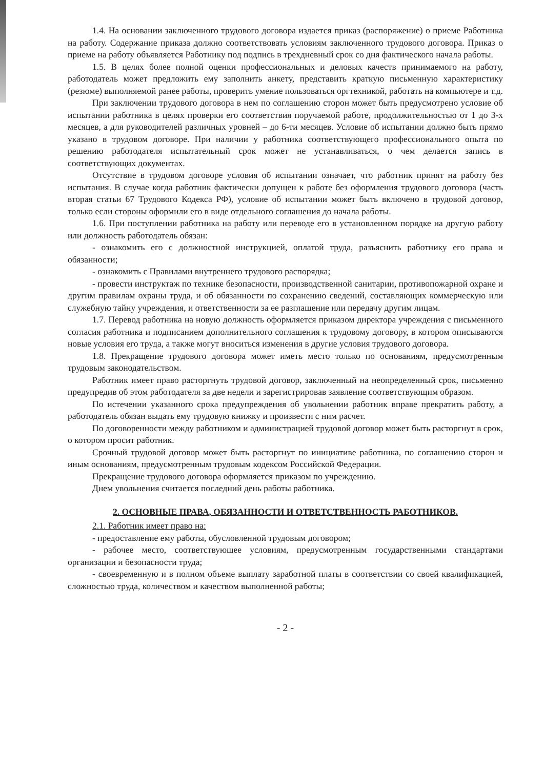1.4. На основании заключенного трудового договора издается приказ (распоряжение) о приеме Работника на работу. Содержание приказа должно соответствовать условиям заключенного трудового договора. Приказ о приеме на работу объявляется Работнику под подпись в трехдневный срок со дня фактического начала работы.
1.5. В целях более полной оценки профессиональных и деловых качеств принимаемого на работу, работодатель может предложить ему заполнить анкету, представить краткую письменную характеристику (резюме) выполняемой ранее работы, проверить умение пользоваться оргтехникой, работать на компьютере и т.д.
При заключении трудового договора в нем по соглашению сторон может быть предусмотрено условие об испытании работника в целях проверки его соответствия поручаемой работе, продолжительностью от 1 до 3-х месяцев, а для руководителей различных уровней – до 6-ти месяцев. Условие об испытании должно быть прямо указано в трудовом договоре. При наличии у работника соответствующего профессионального опыта по решению работодателя испытательный срок может не устанавливаться, о чем делается запись в соответствующих документах.
Отсутствие в трудовом договоре условия об испытании означает, что работник принят на работу без испытания. В случае когда работник фактически допущен к работе без оформления трудового договора (часть вторая статьи 67 Трудового Кодекса РФ), условие об испытании может быть включено в трудовой договор, только если стороны оформили его в виде отдельного соглашения до начала работы.
1.6. При поступлении работника на работу или переводе его в установленном порядке на другую работу или должность работодатель обязан:
- ознакомить его с должностной инструкцией, оплатой труда, разъяснить работнику его права и обязанности;
- ознакомить с Правилами внутреннего трудового распорядка;
- провести инструктаж по технике безопасности, производственной санитарии, противопожарной охране и другим правилам охраны труда, и об обязанности по сохранению сведений, составляющих коммерческую или служебную тайну учреждения, и ответственности за ее разглашение или передачу другим лицам.
1.7. Перевод работника на новую должность оформляется приказом директора учреждения с письменного согласия работника и подписанием дополнительного соглашения к трудовому договору, в котором описываются новые условия его труда, а также могут вноситься изменения в другие условия трудового договора.
1.8. Прекращение трудового договора может иметь место только по основаниям, предусмотренным трудовым законодательством.
Работник имеет право расторгнуть трудовой договор, заключенный на неопределенный срок, письменно предупредив об этом работодателя за две недели и зарегистрировав заявление соответствующим образом.
По истечении указанного срока предупреждения об увольнении работник вправе прекратить работу, а работодатель обязан выдать ему трудовую книжку и произвести с ним расчет.
По договоренности между работником и администрацией трудовой договор может быть расторгнут в срок, о котором просит работник.
Срочный трудовой договор может быть расторгнут по инициативе работника, по соглашению сторон и иным основаниям, предусмотренным трудовым кодексом Российской Федерации.
Прекращение трудового договора оформляется приказом по учреждению.
Днем увольнения считается последний день работы работника.
2. ОСНОВНЫЕ ПРАВА, ОБЯЗАННОСТИ И ОТВЕТСТВЕННОСТЬ РАБОТНИКОВ.
2.1. Работник имеет право на:
- предоставление ему работы, обусловленной трудовым договором;
- рабочее место, соответствующее условиям, предусмотренным государственными стандартами организации и безопасности труда;
- своевременную и в полном объеме выплату заработной платы в соответствии со своей квалификацией, сложностью труда, количеством и качеством выполненной работы;
- 2 -